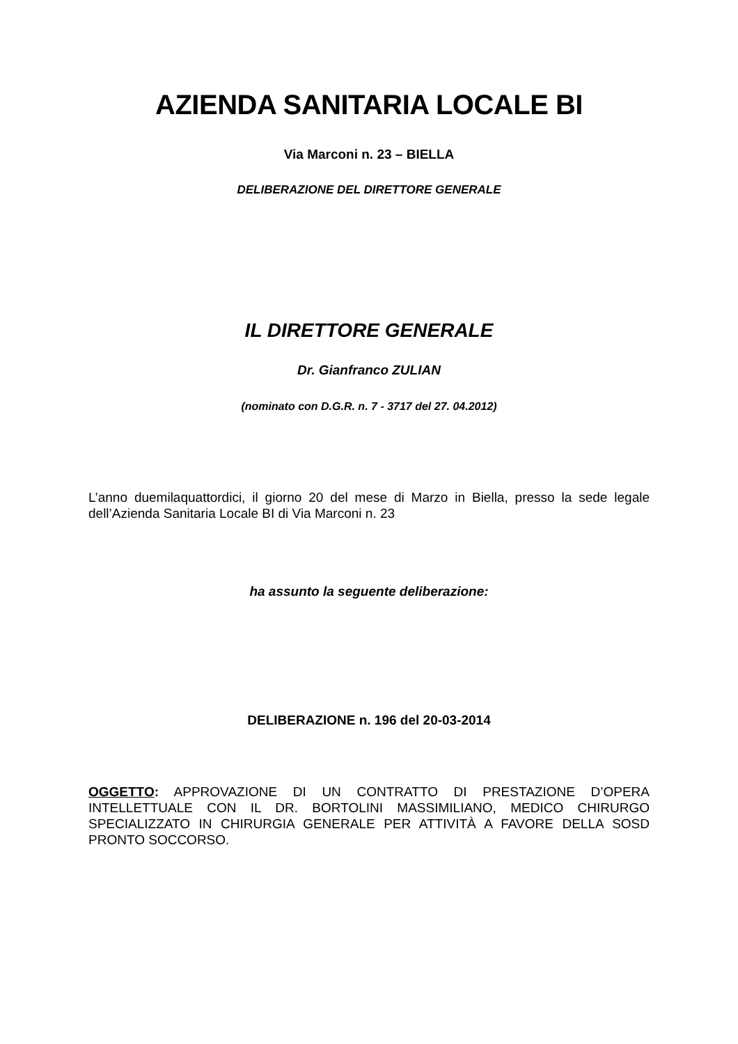AZIENDA SANITARIA LOCALE BI
Via Marconi n. 23 – BIELLA
DELIBERAZIONE DEL DIRETTORE GENERALE
IL DIRETTORE GENERALE
Dr. Gianfranco ZULIAN
(nominato con D.G.R. n. 7 - 3717 del 27. 04.2012)
L’anno duemilaquattordici, il giorno 20 del mese di Marzo in Biella, presso la sede legale dell’Azienda Sanitaria Locale BI di Via Marconi n. 23
ha assunto la seguente deliberazione:
DELIBERAZIONE n. 196 del 20-03-2014
OGGETTO: APPROVAZIONE DI UN CONTRATTO DI PRESTAZIONE D’OPERA INTELLETTUALE CON IL DR. BORTOLINI MASSIMILIANO, MEDICO CHIRURGO SPECIALIZZATO IN CHIRURGIA GENERALE PER ATTIVITÀ A FAVORE DELLA SOSD PRONTO SOCCORSO.